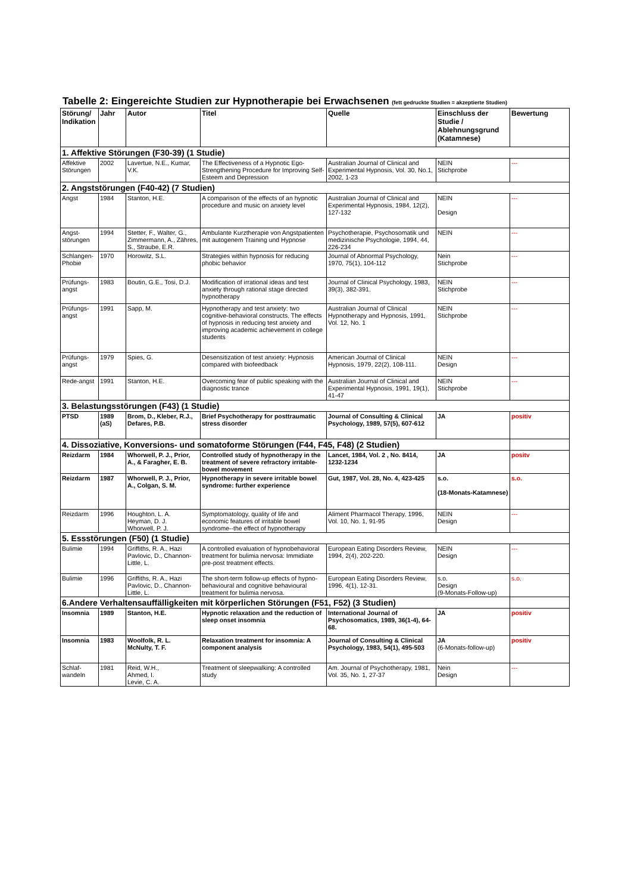Tabelle 2: Eingereichte Studien zur Hypnotherapie bei Erwachsenen (fett gedruckte Studien = akzeptierte Studien)
| Störung/ Indikation | Jahr | Autor | Titel | Quelle | Einschluss der Studie / Ablehnungsgrund (Katamnese) | Bewertung |
| --- | --- | --- | --- | --- | --- | --- |
| 1. Affektive Störungen (F30-39) (1 Studie) | | | | | | |
| Affektive Störungen | 2002 | Lavertue, N.E., Kumar, V.K. | The Effectiveness of a Hypnotic Ego-Strengthening Procedure for Improving Self-Esteem and Depression | Australian Journal of Clinical and Experimental Hypnosis, Vol. 30, No.1, 2002, 1-23 | NEIN Stichprobe | --- |
| 2. Angststörungen (F40-42) (7 Studien) | | | | | | |
| Angst | 1984 | Stanton, H.E. | A comparison of the effects of an hypnotic procedure and music on anxiety level | Australian Journal of Clinical and Experimental Hypnosis, 1984, 12(2), 127-132 | NEIN Design | --- |
| Angst-störungen | 1994 | Stetter, F., Walter, G., Zimmermann, A., Zähres, S., Straube, E.R. | Ambulante Kurztherapie von Angstpatienten mit autogenem Training und Hypnose | Psychotherapie, Psychosomatik und medizinische Psychologie, 1994, 44, 226-234 | NEIN | --- |
| Schlangen-Phobie | 1970 | Horowitz, S.L. | Strategies within hypnosis for reducing phobic behavior | Journal of Abnormal Psychology, 1970, 75(1), 104-112 | Nein Stichprobe | --- |
| Prüfungs-angst | 1983 | Boutin, G.E., Tosi, D.J. | Modification of irrational ideas and test anxiety through rational stage directed hypnotherapy | Journal of Clinical Psychology, 1983, 39(3), 382-391. | NEIN Stichprobe | --- |
| Prüfungs-angst | 1991 | Sapp, M. | Hypnotherapy and test anxiety: two cognitive-behavioral constructs. The effects of hypnosis in reducing test anxiety and improving academic achievement in college students | Australian Journal of Clinical Hypnotherapy and Hypnosis, 1991, Vol. 12, No. 1 | NEIN Stichprobe | --- |
| Prüfungs-angst | 1979 | Spies, G. | Desensitization of test anxiety: Hypnosis compared with biofeedback | American Journal of Clinical Hypnosis, 1979, 22(2), 108-111. | NEIN Design | --- |
| Rede-angst | 1991 | Stanton, H.E. | Overcoming fear of public speaking with the diagnostic trance | Australian Journal of Clinical and Experimental Hypnosis, 1991, 19(1), 41-47 | NEIN Stichprobe | --- |
| 3. Belastungsstörungen (F43) (1 Studie) | | | | | | |
| PTSD | 1989 (aS) | Brom, D., Kleber, R.J., Defares, P.B. | Brief Psychotherapy for posttraumatic stress disorder | Journal of Consulting & Clinical Psychology, 1989, 57(5), 607-612 | JA | positiv |
| 4. Dissoziative, Konversions- und somatoforme Störungen (F44, F45, F48) (2 Studien) | | | | | | |
| Reizdarm | 1984 | Whorwell, P. J., Prior, A., & Faragher, E. B. | Controlled study of hypnotherapy in the treatment of severe refractory irritable-bowel movement | Lancet, 1984, Vol. 2 , No. 8414, 1232-1234 | JA | positv |
| Reizdarm | 1987 | Whorwell, P. J., Prior, A., Colgan, S. M. | Hypnotherapy in severe irritable bowel syndrome: further experience | Gut, 1987, Vol. 28, No. 4, 423-425 | s.o. (18-Monats-Katamnese) | s.o. |
| Reizdarm | 1996 | Houghton, L. A. Heyman, D. J. Whorwell, P. J. | Symptomatology, quality of life and economic features of irritable bowel syndrome--the effect of hypnotherapy | Aliment Pharmacol Therapy, 1996, Vol. 10, No. 1, 91-95 | NEIN Design | --- |
| 5. Essstörungen (F50) (1 Studie) | | | | | | |
| Bulimie | 1994 | Griffiths, R. A., Hazi Pavlovic, D., Channon-Little, L. | A controlled evaluation of hypnobehavioral treatment for bulimia nervosa: Immidiate pre-post treatment effects. | European Eating Disorders Review, 1994, 2(4), 202-220. | NEIN Design | --- |
| Bulimie | 1996 | Griffiths, R. A., Hazi Pavlovic, D., Channon-Little, L. | The short-term follow-up effects of hypno-behavioural and cognitive behavioural treatment for bulimia nervosa. | European Eating Disorders Review, 1996, 4(1), 12-31. | s.o. Design (9-Monats-Follow-up) | s.o. |
| 6.Andere Verhaltensauffälligkeiten mit körperlichen Störungen (F51, F52) (3 Studien) | | | | | | |
| Insomnia | 1989 | Stanton, H.E. | Hypnotic relaxation and the reduction of sleep onset insomnia | International Journal of Psychosomatics, 1989, 36(1-4), 64-68. | JA | positiv |
| Insomnia | 1983 | Woolfolk, R. L. McNulty, T. F. | Relaxation treatment for insomnia: A component analysis | Journal of Consulting & Clinical Psychology, 1983, 54(1), 495-503 | JA (6-Monats-follow-up) | positiv |
| Schlaf-wandeln | 1981 | Reid, W.H., Ahmed, I. Levie, C. A. | Treatment of sleepwalking: A controlled study | Am. Journal of Psychotherapy, 1981, Vol. 35, No. 1, 27-37 | Nein Design | --- |